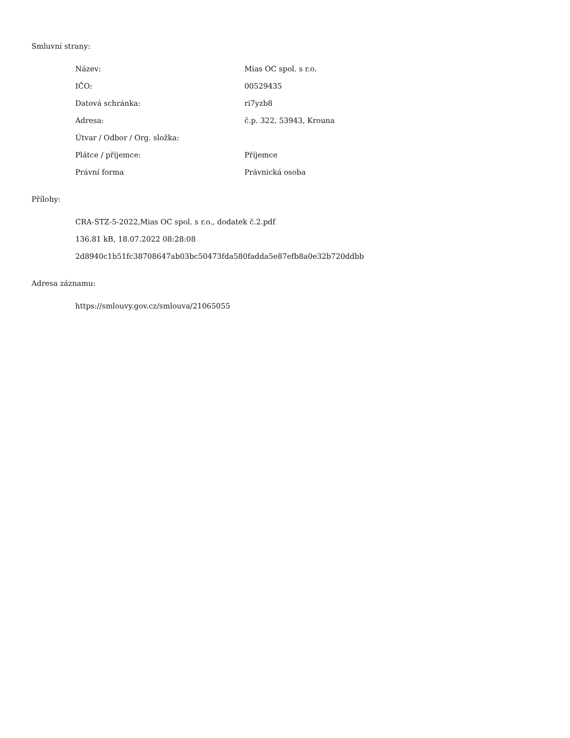Smluvní strany:
| Název: | Mias OC spol. s r.o. |
| IČO: | 00529435 |
| Datová schránka: | ri7yzb8 |
| Adresa: | č.p. 322, 53943, Krouna |
| Útvar / Odbor / Org. složka: | |
| Plátce / příjemce: | Příjemce |
| Právní forma | Právnická osoba |
Přílohy:
CRA-STZ-5-2022,Mias OC spol. s r.o., dodatek č.2.pdf
136.81 kB, 18.07.2022 08:28:08
2d8940c1b51fc38708647ab03bc50473fda580fadda5e87efb8a0e32b720ddbb
Adresa záznamu:
https://smlouvy.gov.cz/smlouva/21065055